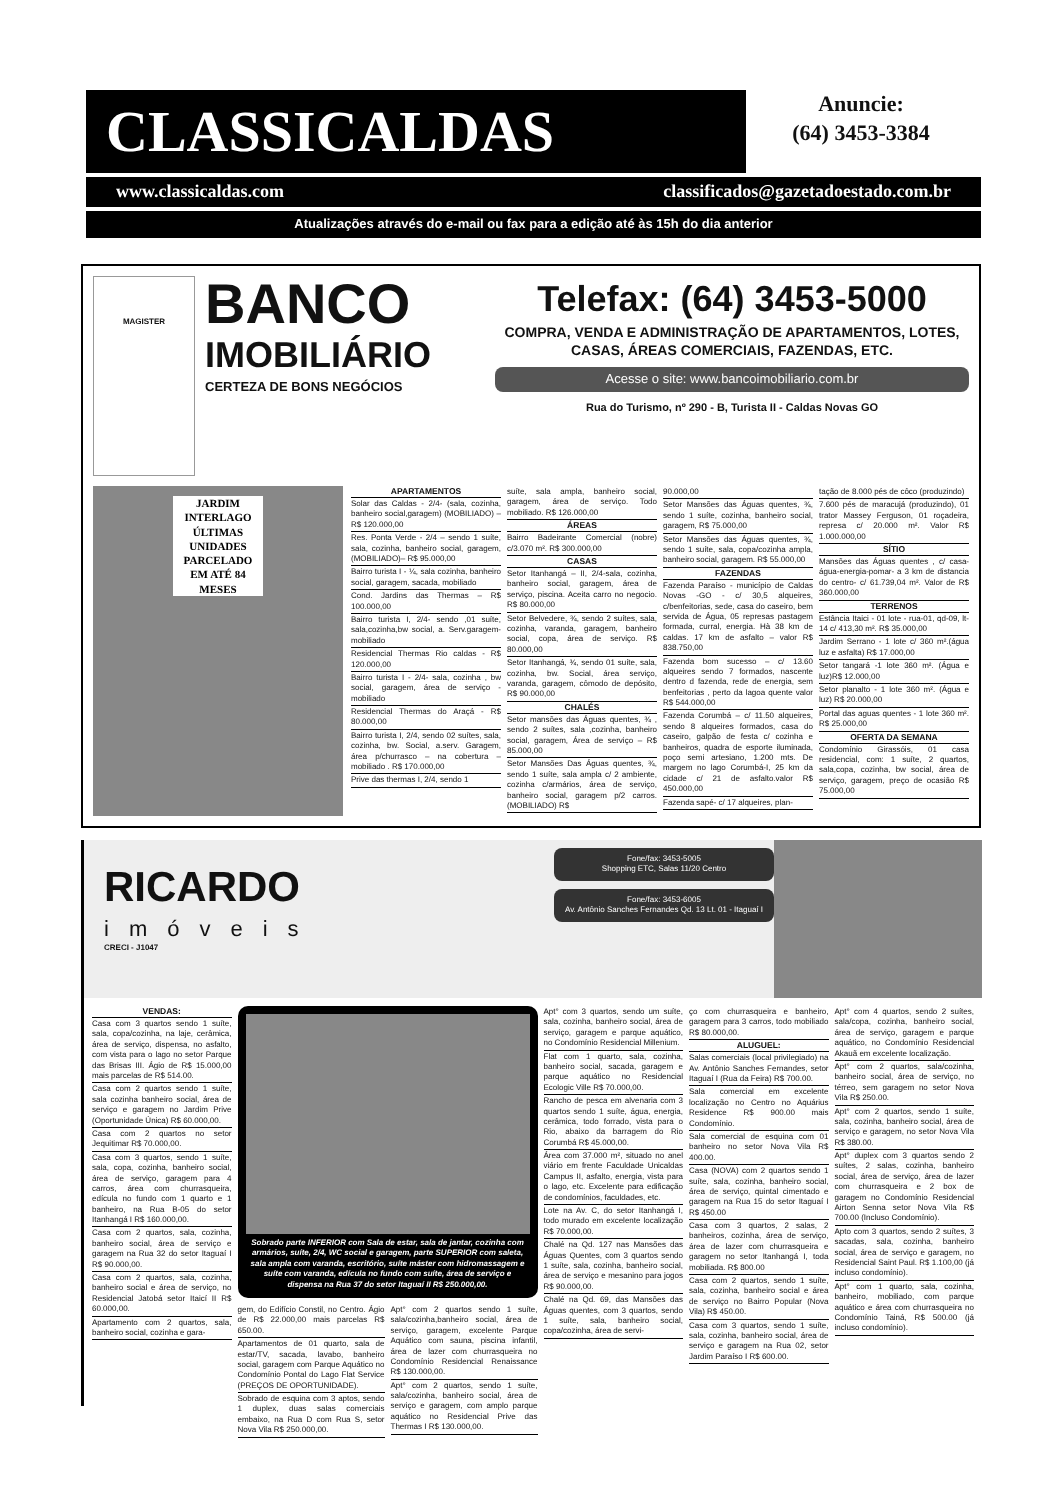CLASSICALDAS
Anuncie:
(64) 3453-3384
www.classicaldas.com classificados@gazetadoestado.com.br
Atualizações através do e-mail ou fax para a edição até às 15h do dia anterior
MAGISTER
BANCO
IMOBILIÁRIO
CERTEZA DE BONS NEGÓCIOS
Telefax: (64) 3453-5000
COMPRA, VENDA E ADMINISTRAÇÃO DE APARTAMENTOS, LOTES, CASAS, ÁREAS COMERCIAIS, FAZENDAS, ETC.
Acesse o site: www.bancoimobiliario.com.br
Rua do Turismo, nº 290 - B, Turista II - Caldas Novas GO
JARDIM INTERLAGO
ÚLTIMAS UNIDADES
PARCELADO
EM ATÉ 84 MESES
APARTAMENTOS
Solar das Caldas - 2/4- (sala, cozinha, banheiro social,garagem) (MOBILIADO) – R$ 120.000,00
Res. Ponta Verde - 2/4 – sendo 1 suíte, sala, cozinha, banheiro social, garagem, (MOBILIADO)– R$ 95.000,00
Bairro turista I - ¼, sala cozinha, banheiro social, garagem, sacada, mobiliado
Cond. Jardins das Thermas – R$ 100.000,00
Bairro turista I, 2/4- sendo ,01 suíte, sala,cozinha,bw social, a. Serv.garagem-mobiliado
Residencial Thermas Rio caldas - R$ 120.000,00
Bairro turista I - 2/4- sala, cozinha , bw social, garagem, área de serviço - mobiliado
Residencial Thermas do Araçá - R$ 80.000,00
Bairro turista I, 2/4, sendo 02 suítes, sala, cozinha, bw. Social, a.serv. Garagem, área p/churrasco – na cobertura – mobiliado . R$ 170.000,00
Prive das thermas I, 2/4, sendo 1
suíte, sala ampla, banheiro social, garagem, área de serviço. Todo mobiliado. R$ 126.000,00
ÁREAS
Bairro Badeirante Comercial (nobre) c/3.070 m². R$ 300.000,00
CASAS
Setor Itanhangá – II, 2/4-sala, cozinha, banheiro social, garagem, área de serviço, piscina. Aceita carro no negocio. R$ 80.000,00
Setor Belvedere, ¾, sendo 2 suítes, sala, cozinha, varanda, garagem, banheiro social, copa, área de serviço. R$ 80.000,00
Setor Itanhangá, ¾, sendo 01 suíte, sala, cozinha, bw. Social, área serviço, varanda, garagem, cômodo de depósito, R$ 90.000,00
CHALÉS
Setor mansões das Águas quentes, ¾ , sendo 2 suítes, sala ,cozinha, banheiro social, garagem, Área de serviço – R$ 85.000,00
Setor Mansões Das Águas quentes, ¾, sendo 1 suíte, sala ampla c/ 2 ambiente, cozinha c/armários, área de serviço, banheiro social, garagem p/2 carros. (MOBILIADO) R$
90.000,00
Setor Mansões das Águas quentes, ¾, sendo 1 suíte, cozinha, banheiro social, garagem, R$ 75.000,00
Setor Mansões das Águas quentes, ¾, sendo 1 suíte, sala, copa/cozinha ampla, banheiro social, garagem. R$ 55.000,00
FAZENDAS
Fazenda Paraíso - município de Caldas Novas -GO - c/ 30,5 alqueires, c/benfeitorias, sede, casa do caseiro, bem servida de Água, 05 represas pastagem formada, curral, energia. Hà 38 km de caldas. 17 km de asfalto – valor R$ 838.750,00
Fazenda bom sucesso – c/ 13.60 alqueires sendo 7 formados, nascente dentro d fazenda, rede de energia, sem benfeitorias , perto da lagoa quente valor R$ 544.000,00
Fazenda Corumbá – c/ 11.50 alqueires, sendo 8 alqueires formados, casa do caseiro, galpão de festa c/ cozinha e banheiros, quadra de esporte iluminada, poço semi artesiano, 1.200 mts. De margem no lago Corumbá-I, 25 km da cidade c/ 21 de asfalto.valor R$ 450.000,00
Fazenda sapé- c/ 17 alqueires, plan-
tação de 8.000 pés de côco (produzindo)
7.600 pés de maracujá (produzindo), 01 trator Massey Ferguson, 01 roçadeira, represa c/ 20.000 m². Valor R$ 1.000.000,00
SÍTIO
Mansões das Águas quentes , c/ casa-água-energia-pomar- a 3 km de distancia do centro- c/ 61.739,04 m². Valor de R$ 360.000,00
TERRENOS
Estância Itaici - 01 lote - rua-01, qd-09, lt-14 c/ 413,30 m². R$ 35.000,00
Jardim Serrano - 1 lote c/ 360 m².(água luz e asfalta) R$ 17.000,00
Setor tangará -1 lote 360 m². (Água e luz)R$ 12.000,00
Setor planalto - 1 lote 360 m². (Água e luz) R$ 20.000,00
Portal das aguas quentes - 1 lote 360 m². R$ 25.000,00
OFERTA DA SEMANA
Condomínio Girassóis, 01 casa residencial, com: 1 suíte, 2 quartos, sala,copa, cozinha, bw social, área de serviço, garagem, preço de ocasião R$ 75.000,00
RICARDO
imóveis
CRECI - J1047
Fone/fax: 3453-5005
Shopping ETC, Salas 11/20 Centro
Fone/fax: 3453-6005
Av. Antônio Sanches Fernandes Qd. 13 Lt. 01 - Itaguaí I
VENDAS:
Casa com 3 quartos sendo 1 suíte, sala, copa/cozinha, na laje, cerâmica, área de serviço, dispensa, no asfalto, com vista para o lago no setor Parque das Brisas III. Ágio de R$ 15.000,00 mais parcelas de R$ 514.00.
Casa com 2 quartos sendo 1 suíte, sala cozinha banheiro social, área de serviço e garagem no Jardim Prive (Oportunidade Única) R$ 60.000,00.
Casa com 2 quartos no setor Jequitimar R$ 70.000,00.
Casa com 3 quartos, sendo 1 suíte, sala, copa, cozinha, banheiro social, área de serviço, garagem para 4 carros, área com churrasqueira, edícula no fundo com 1 quarto e 1 banheiro, na Rua B-05 do setor Itanhangá I R$ 160.000,00.
Casa com 2 quartos, sala, cozinha, banheiro social, área de serviço e garagem na Rua 32 do setor Itaguaí I R$ 90.000,00.
Casa com 2 quartos, sala, cozinha, banheiro social e área de serviço, no Residencial Jatobá setor Itaicí II R$ 60.000,00.
Apartamento com 2 quartos, sala, banheiro social, cozinha e gara-
Sobrado parte INFERIOR com Sala de estar, sala de jantar, cozinha com armários, suíte, 2/4, WC social e garagem, parte SUPERIOR com saleta, sala ampla com varanda, escritório, suíte máster com hidromassagem e suíte com varanda, edícula no fundo com suíte, área de serviço e dispensa na Rua 37 do setor Itaguaí II R$ 250.000,00.
gem, do Edifício Constil, no Centro. Ágio de R$ 22.000,00 mais parcelas R$ 650.00.
Apartamentos de 01 quarto, sala de estar/TV, sacada, lavabo, banheiro social, garagem com Parque Aquático no Condomínio Pontal do Lago Flat Service (PREÇOS DE OPORTUNIDADE).
Sobrado de esquina com 3 aptos, sendo 1 duplex, duas salas comerciais embaixo, na Rua D com Rua S, setor Nova Vila R$ 250.000,00.
Apt° com 2 quartos sendo 1 suíte, sala/cozinha,banheiro social, área de serviço, garagem, excelente Parque Aquático com sauna, piscina infantil, área de lazer com churrasqueira no Condomínio Residencial Renaissance R$ 130.000,00.
Apt° com 2 quartos, sendo 1 suíte, sala/cozinha, banheiro social, área de serviço e garagem, com amplo parque aquático no Residencial Prive das Thermas I R$ 130.000,00.
Apt° com 3 quartos, sendo um suíte, sala, cozinha, banheiro social, área de serviço, garagem e parque aquático, no Condomínio Residencial Millenium.
Flat com 1 quarto, sala, cozinha, banheiro social, sacada, garagem e parque aquático no Residencial Ecologic Ville R$ 70.000,00.
Rancho de pesca em alvenaria com 3 quartos sendo 1 suíte, água, energia, cerâmica, todo forrado, vista para o Rio, abaixo da barragem do Rio Corumbá R$ 45.000,00.
Área com 37.000 m², situado no anel viário em frente Faculdade Unicaldas Campus II, asfalto, energia, vista para o lago, etc. Excelente para edificação de condomínios, faculdades, etc.
Lote na Av. C, do setor Itanhangá I, todo murado em excelente localização R$ 70.000,00.
Chalé na Qd. 127 nas Mansões das Águas Quentes, com 3 quartos sendo 1 suíte, sala, cozinha, banheiro social, área de serviço e mesanino para jogos R$ 90.000,00.
Chalé na Qd. 69, das Mansões das Águas quentes, com 3 quartos, sendo 1 suíte, sala, banheiro social, copa/cozinha, área de servi-
ço com churrasqueira e banheiro, garagem para 3 carros, todo mobiliado R$ 80.000,00.
ALUGUEL:
Salas comerciais (local privilegiado) na Av. Antônio Sanches Fernandes, setor Itaguaí I (Rua da Feira) R$ 700.00.
Sala comercial em excelente localização no Centro no Aquárius Residence R$ 900.00 mais Condomínio.
Sala comercial de esquina com 01 banheiro no setor Nova Vila R$ 400.00.
Casa (NOVA) com 2 quartos sendo 1 suíte, sala, cozinha, banheiro social, área de serviço, quintal cimentado e garagem na Rua 15 do setor Itaguaí I R$ 450.00
Casa com 3 quartos, 2 salas, 2 banheiros, cozinha, área de serviço, área de lazer com churrasqueira e garagem no setor Itanhangá I, toda mobiliada. R$ 800.00
Casa com 2 quartos, sendo 1 suíte, sala, cozinha, banheiro social e área de serviço no Bairro Popular (Nova Vila) R$ 450.00.
Casa com 3 quartos, sendo 1 suíte, sala, cozinha, banheiro social, área de serviço e garagem na Rua 02, setor Jardim Paraíso I R$ 600.00.
Apt° com 4 quartos, sendo 2 suítes, sala/copa, cozinha, banheiro social, área de serviço, garagem e parque aquático, no Condomínio Residencial Akauã em excelente localização.
Apt° com 2 quartos, sala/cozinha, banheiro social, área de serviço, no térreo, sem garagem no setor Nova Vila R$ 250.00.
Apt° com 2 quartos, sendo 1 suíte, sala, cozinha, banheiro social, área de serviço e garagem, no setor Nova Vila R$ 380.00.
Apt° duplex com 3 quartos sendo 2 suítes, 2 salas, cozinha, banheiro social, área de serviço, área de lazer com churrasqueira e 2 box de garagem no Condomínio Residencial Airton Senna setor Nova Vila R$ 700.00 (Incluso Condomínio).
Apto com 3 quartos, sendo 2 suítes, 3 sacadas, sala, cozinha, banheiro social, área de serviço e garagem, no Residencial Saint Paul. R$ 1.100,00 (já incluso condomínio).
Apt° com 1 quarto, sala, cozinha, banheiro, mobiliado, com parque aquático e área com churrasqueira no Condomínio Tainá, R$ 500.00 (já incluso condomínio).